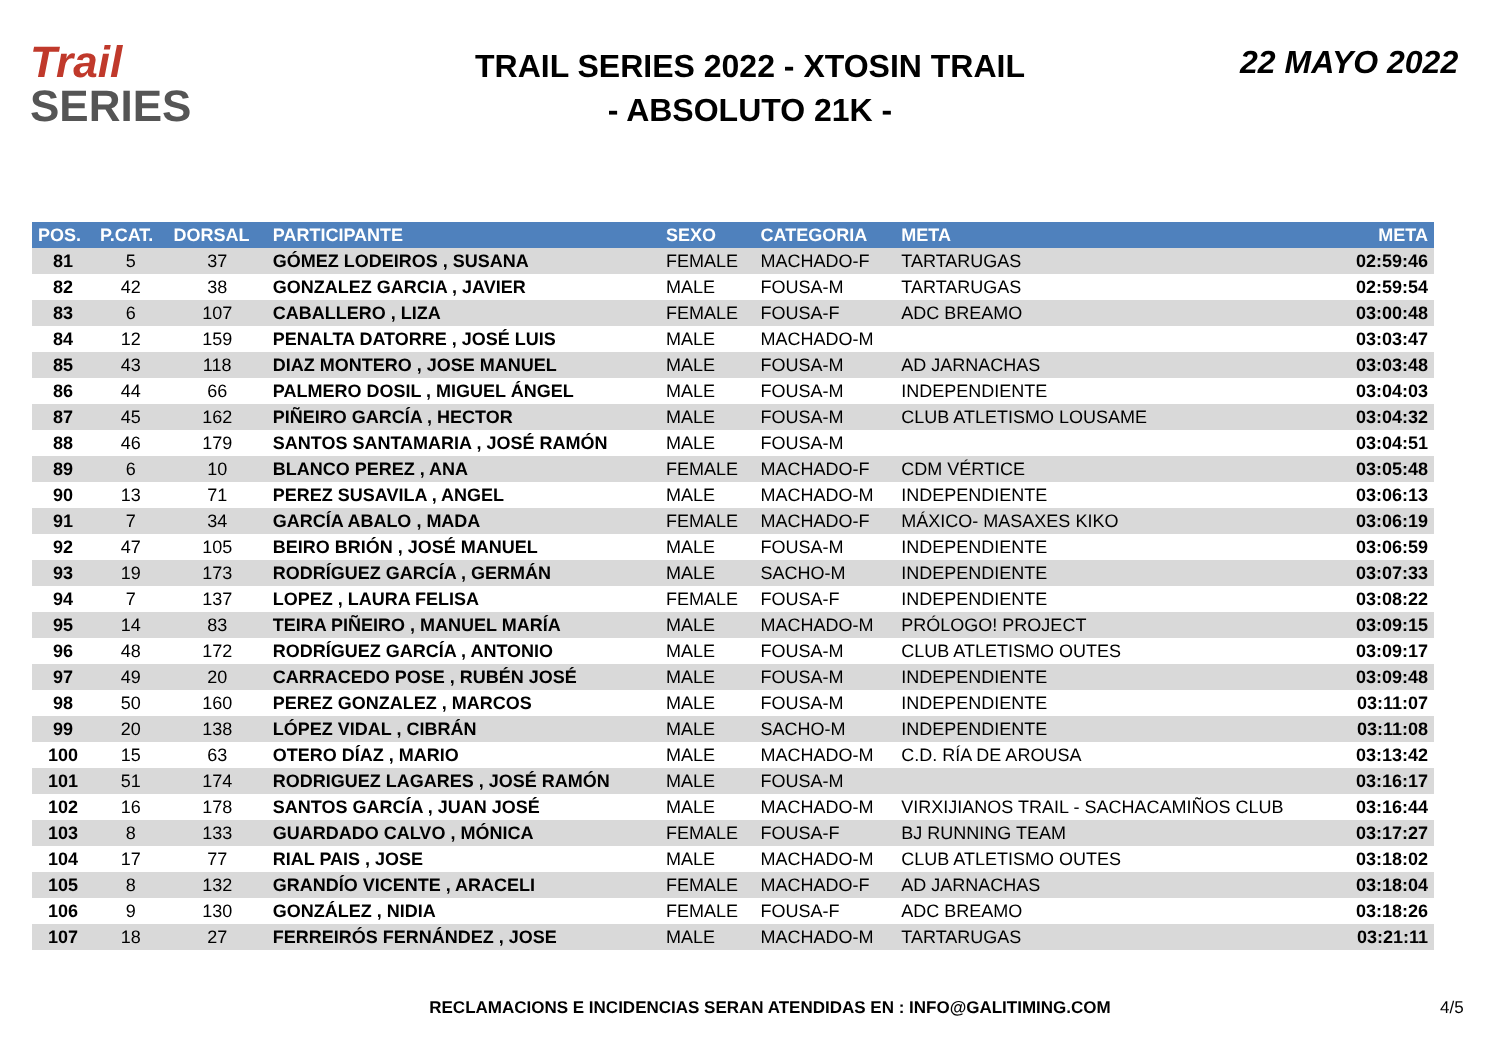Trail
SERIES
TRAIL SERIES 2022 - XTOSIN TRAIL
- ABSOLUTO 21K -
22 MAYO 2022
| POS. | P.CAT. | DORSAL | PARTICIPANTE | SEXO | CATEGORIA | META | META |
| --- | --- | --- | --- | --- | --- | --- | --- |
| 81 | 5 | 37 | GÓMEZ LODEIROS , SUSANA | FEMALE | MACHADO-F | TARTARUGAS | 02:59:46 |
| 82 | 42 | 38 | GONZALEZ GARCIA , JAVIER | MALE | FOUSA-M | TARTARUGAS | 02:59:54 |
| 83 | 6 | 107 | CABALLERO , LIZA | FEMALE | FOUSA-F | ADC BREAMO | 03:00:48 |
| 84 | 12 | 159 | PENALTA DATORRE , JOSÉ LUIS | MALE | MACHADO-M | | 03:03:47 |
| 85 | 43 | 118 | DIAZ MONTERO , JOSE MANUEL | MALE | FOUSA-M | AD JARNACHAS | 03:03:48 |
| 86 | 44 | 66 | PALMERO DOSIL , MIGUEL ÁNGEL | MALE | FOUSA-M | INDEPENDIENTE | 03:04:03 |
| 87 | 45 | 162 | PIÑEIRO GARCÍA , HECTOR | MALE | FOUSA-M | CLUB ATLETISMO LOUSAME | 03:04:32 |
| 88 | 46 | 179 | SANTOS SANTAMARIA , JOSÉ RAMÓN | MALE | FOUSA-M | | 03:04:51 |
| 89 | 6 | 10 | BLANCO PEREZ , ANA | FEMALE | MACHADO-F | CDM VÉRTICE | 03:05:48 |
| 90 | 13 | 71 | PEREZ SUSAVILA , ANGEL | MALE | MACHADO-M | INDEPENDIENTE | 03:06:13 |
| 91 | 7 | 34 | GARCÍA ABALO , MADA | FEMALE | MACHADO-F | MÁXICO- MASAXES KIKO | 03:06:19 |
| 92 | 47 | 105 | BEIRO BRIÓN , JOSÉ MANUEL | MALE | FOUSA-M | INDEPENDIENTE | 03:06:59 |
| 93 | 19 | 173 | RODRÍGUEZ GARCÍA , GERMÁN | MALE | SACHO-M | INDEPENDIENTE | 03:07:33 |
| 94 | 7 | 137 | LOPEZ , LAURA FELISA | FEMALE | FOUSA-F | INDEPENDIENTE | 03:08:22 |
| 95 | 14 | 83 | TEIRA PIÑEIRO , MANUEL MARÍA | MALE | MACHADO-M | PRÓLOGO! PROJECT | 03:09:15 |
| 96 | 48 | 172 | RODRÍGUEZ GARCÍA , ANTONIO | MALE | FOUSA-M | CLUB ATLETISMO OUTES | 03:09:17 |
| 97 | 49 | 20 | CARRACEDO POSE , RUBÉN JOSÉ | MALE | FOUSA-M | INDEPENDIENTE | 03:09:48 |
| 98 | 50 | 160 | PEREZ GONZALEZ , MARCOS | MALE | FOUSA-M | INDEPENDIENTE | 03:11:07 |
| 99 | 20 | 138 | LÓPEZ VIDAL , CIBRÁN | MALE | SACHO-M | INDEPENDIENTE | 03:11:08 |
| 100 | 15 | 63 | OTERO DÍAZ , MARIO | MALE | MACHADO-M | C.D. RÍA DE AROUSA | 03:13:42 |
| 101 | 51 | 174 | RODRIGUEZ LAGARES , JOSÉ RAMÓN | MALE | FOUSA-M | | 03:16:17 |
| 102 | 16 | 178 | SANTOS GARCÍA , JUAN JOSÉ | MALE | MACHADO-M | VIRXIJIANOS TRAIL - SACHACAMIÑOS CLUB | 03:16:44 |
| 103 | 8 | 133 | GUARDADO CALVO , MÓNICA | FEMALE | FOUSA-F | BJ RUNNING TEAM | 03:17:27 |
| 104 | 17 | 77 | RIAL PAIS , JOSE | MALE | MACHADO-M | CLUB ATLETISMO OUTES | 03:18:02 |
| 105 | 8 | 132 | GRANDÍO VICENTE , ARACELI | FEMALE | MACHADO-F | AD JARNACHAS | 03:18:04 |
| 106 | 9 | 130 | GONZÁLEZ , NIDIA | FEMALE | FOUSA-F | ADC BREAMO | 03:18:26 |
| 107 | 18 | 27 | FERREIRÓS FERNÁNDEZ , JOSE | MALE | MACHADO-M | TARTARUGAS | 03:21:11 |
RECLAMACIONS E INCIDENCIAS SERAN ATENDIDAS EN : INFO@GALITIMING.COM
4/5